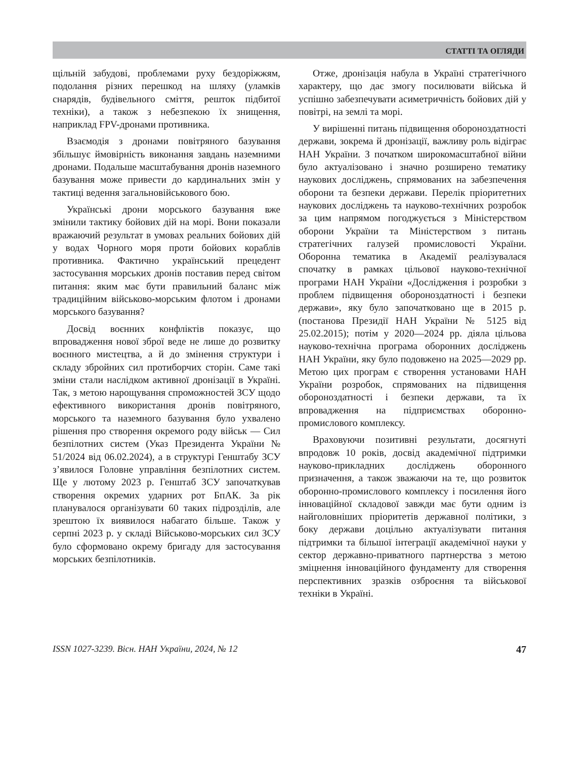СТАТТІ ТА ОГЛЯДИ
щільній забудові, проблемами руху бездоріжжям, подолання різних перешкод на шляху (уламків снарядів, будівельного сміття, решток підбитої техніки), а також з небезпекою їх знищення, наприклад FPV-дронами противника.
Взаємодія з дронами повітряного базування збільшує ймовірність виконання завдань наземними дронами. Подальше масштабування дронів наземного базування може привести до кардинальних змін у тактиці ведення загальновійськового бою.
Українські дрони морського базування вже змінили тактику бойових дій на морі. Вони показали вражаючий результат в умовах реальних бойових дій у водах Чорного моря проти бойових кораблів противника. Фактично український прецедент застосування морських дронів поставив перед світом питання: яким має бути правильний баланс між традиційним військово-морським флотом і дронами морського базування?
Досвід воєнних конфліктів показує, що впровадження нової зброї веде не лише до розвитку воєнного мистецтва, а й до змінення структури і складу збройних сил протиборчих сторін. Саме такі зміни стали наслідком активної дронізації в Україні. Так, з метою нарощування спроможностей ЗСУ щодо ефективного використання дронів повітряного, морського та наземного базування було ухвалено рішення про створення окремого роду військ — Сил безпілотних систем (Указ Президента України № 51/2024 від 06.02.2024), а в структурі Генштабу ЗСУ з’явилося Головне управління безпілотних систем. Ще у лютому 2023 р. Генштаб ЗСУ започаткував створення окремих ударних рот БпАК. За рік планувалося організувати 60 таких підрозділів, але зрештою їх виявилося набагато більше. Також у серпні 2023 р. у складі Військово-морських сил ЗСУ було сформовано окрему бригаду для застосування морських безпілотників.
Отже, дронізація набула в Україні стратегічного характеру, що дає змогу посилювати війська й успішно забезпечувати асиметричність бойових дій у повітрі, на землі та морі.
У вирішенні питань підвищення обороноздатності держави, зокрема й дронізації, важливу роль відіграє НАН України. З початком широкомасштабної війни було актуалізовано і значно розширено тематику наукових досліджень, спрямованих на забезпечення оборони та безпеки держави. Перелік пріоритетних наукових досліджень та науково-технічних розробок за цим напрямом погоджується з Міністерством оборони України та Міністерством з питань стратегічних галузей промисловості України. Оборонна тематика в Академії реалізувалася спочатку в рамках цільової науково-технічної програми НАН України «Дослідження і розробки з проблем підвищення обороноздатності і безпеки держави», яку було започатковано ще в 2015 р. (постанова Президії НАН України № 5125 від 25.02.2015); потім у 2020—2024 рр. діяла цільова науково-технічна програма оборонних досліджень НАН України, яку було подовжено на 2025—2029 рр. Метою цих програм є створення установами НАН України розробок, спрямованих на підвищення обороноздатності і безпеки держави, та їх впровадження на підприємствах оборонно-промислового комплексу.
Враховуючи позитивні результати, досягнуті впродовж 10 років, досвід академічної підтримки науково-прикладних досліджень оборонного призначення, а також зважаючи на те, що розвиток оборонно-промислового комплексу і посилення його інноваційної складової завжди має бути одним із найголовніших пріоритетів державної політики, з боку держави доцільно актуалізувати питання підтримки та більшої інтеграції академічної науки у сектор державно-приватного партнерства з метою зміцнення інноваційного фундаменту для створення перспективних зразків озброєння та військової техніки в Україні.
ISSN 1027-3239. Вісн. НАН України, 2024, № 12 47